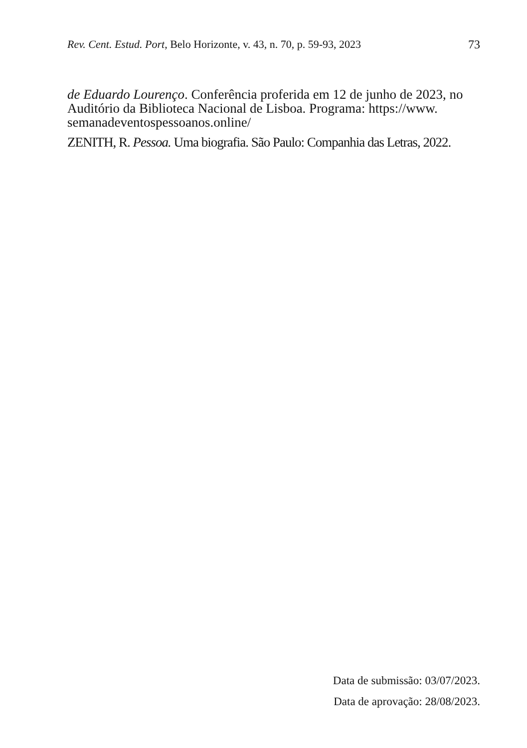Rev. Cent. Estud. Port, Belo Horizonte, v. 43, n. 70, p. 59-93, 2023 73
de Eduardo Lourenço. Conferência proferida em 12 de junho de 2023, no Auditório da Biblioteca Nacional de Lisboa. Programa: https://www. semanadeventospessoanos.online/
ZENITH, R. Pessoa. Uma biografia. São Paulo: Companhia das Letras, 2022.
Data de submissão: 03/07/2023.
Data de aprovação: 28/08/2023.